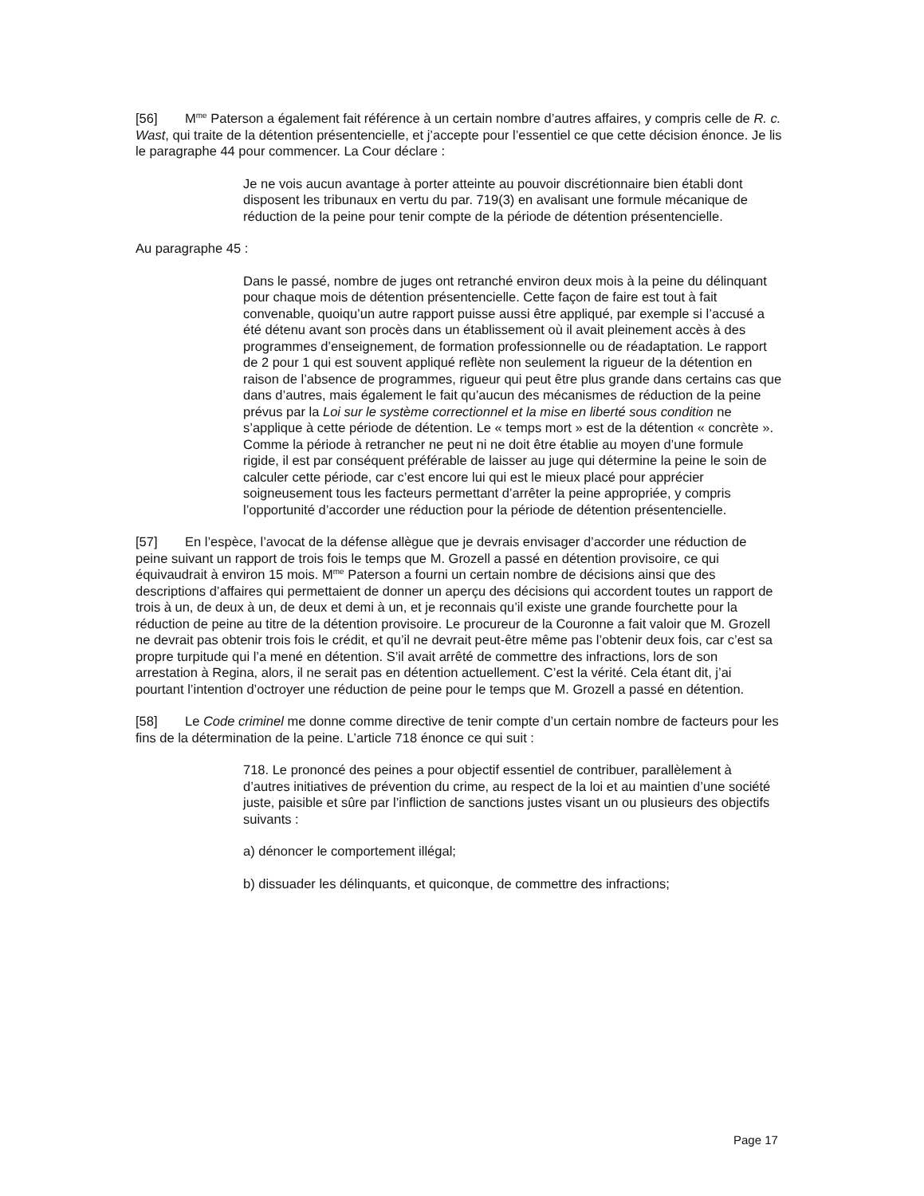[56] M<sup>me</sup> Paterson a également fait référence à un certain nombre d’autres affaires, y compris celle de R. c. Wast, qui traite de la détention présentencielle, et j’accepte pour l’essentiel ce que cette décision énonce. Je lis le paragraphe 44 pour commencer. La Cour déclare :
Je ne vois aucun avantage à porter atteinte au pouvoir discrétionnaire bien établi dont disposent les tribunaux en vertu du par. 719(3) en avalisant une formule mécanique de réduction de la peine pour tenir compte de la période de détention présentencielle.
Au paragraphe 45 :
Dans le passé, nombre de juges ont retranché environ deux mois à la peine du délinquant pour chaque mois de détention présentencielle. Cette façon de faire est tout à fait convenable, quoiqu’un autre rapport puisse aussi être appliqué, par exemple si l’accusé a été détenu avant son procès dans un établissement où il avait pleinement accès à des programmes d’enseignement, de formation professionnelle ou de réadaptation. Le rapport de 2 pour 1 qui est souvent appliqué reflète non seulement la rigueur de la détention en raison de l’absence de programmes, rigueur qui peut être plus grande dans certains cas que dans d’autres, mais également le fait qu’aucun des mécanismes de réduction de la peine prévus par la Loi sur le système correctionnel et la mise en liberté sous condition ne s’applique à cette période de détention. Le « temps mort » est de la détention « concrète ». Comme la période à retrancher ne peut ni ne doit être établie au moyen d’une formule rigide, il est par conséquent préférable de laisser au juge qui détermine la peine le soin de calculer cette période, car c’est encore lui qui est le mieux placé pour apprécier soigneusement tous les facteurs permettant d’arrêter la peine appropriée, y compris l’opportunité d’accorder une réduction pour la période de détention présentencielle.
[57] En l’espèce, l’avocat de la défense allègue que je devrais envisager d’accorder une réduction de peine suivant un rapport de trois fois le temps que M. Grozell a passé en détention provisoire, ce qui équivaudrait à environ 15 mois. M<sup>me</sup> Paterson a fourni un certain nombre de décisions ainsi que des descriptions d’affaires qui permettaient de donner un aperçu des décisions qui accordent toutes un rapport de trois à un, de deux à un, de deux et demi à un, et je reconnais qu’il existe une grande fourchette pour la réduction de peine au titre de la détention provisoire. Le procureur de la Couronne a fait valoir que M. Grozell ne devrait pas obtenir trois fois le crédit, et qu’il ne devrait peut-être même pas l’obtenir deux fois, car c’est sa propre turpitude qui l’a mené en détention. S’il avait arrêté de commettre des infractions, lors de son arrestation à Regina, alors, il ne serait pas en détention actuellement. C’est la vérité. Cela étant dit, j’ai pourtant l’intention d’octroyer une réduction de peine pour le temps que M. Grozell a passé en détention.
[58] Le Code criminel me donne comme directive de tenir compte d’un certain nombre de facteurs pour les fins de la détermination de la peine. L’article 718 énonce ce qui suit :
718. Le prononcé des peines a pour objectif essentiel de contribuer, parallèlement à d’autres initiatives de prévention du crime, au respect de la loi et au maintien d’une société juste, paisible et sûre par l’infliction de sanctions justes visant un ou plusieurs des objectifs suivants :
a) dénoncer le comportement illégal;
b) dissuader les délinquants, et quiconque, de commettre des infractions;
Page 17